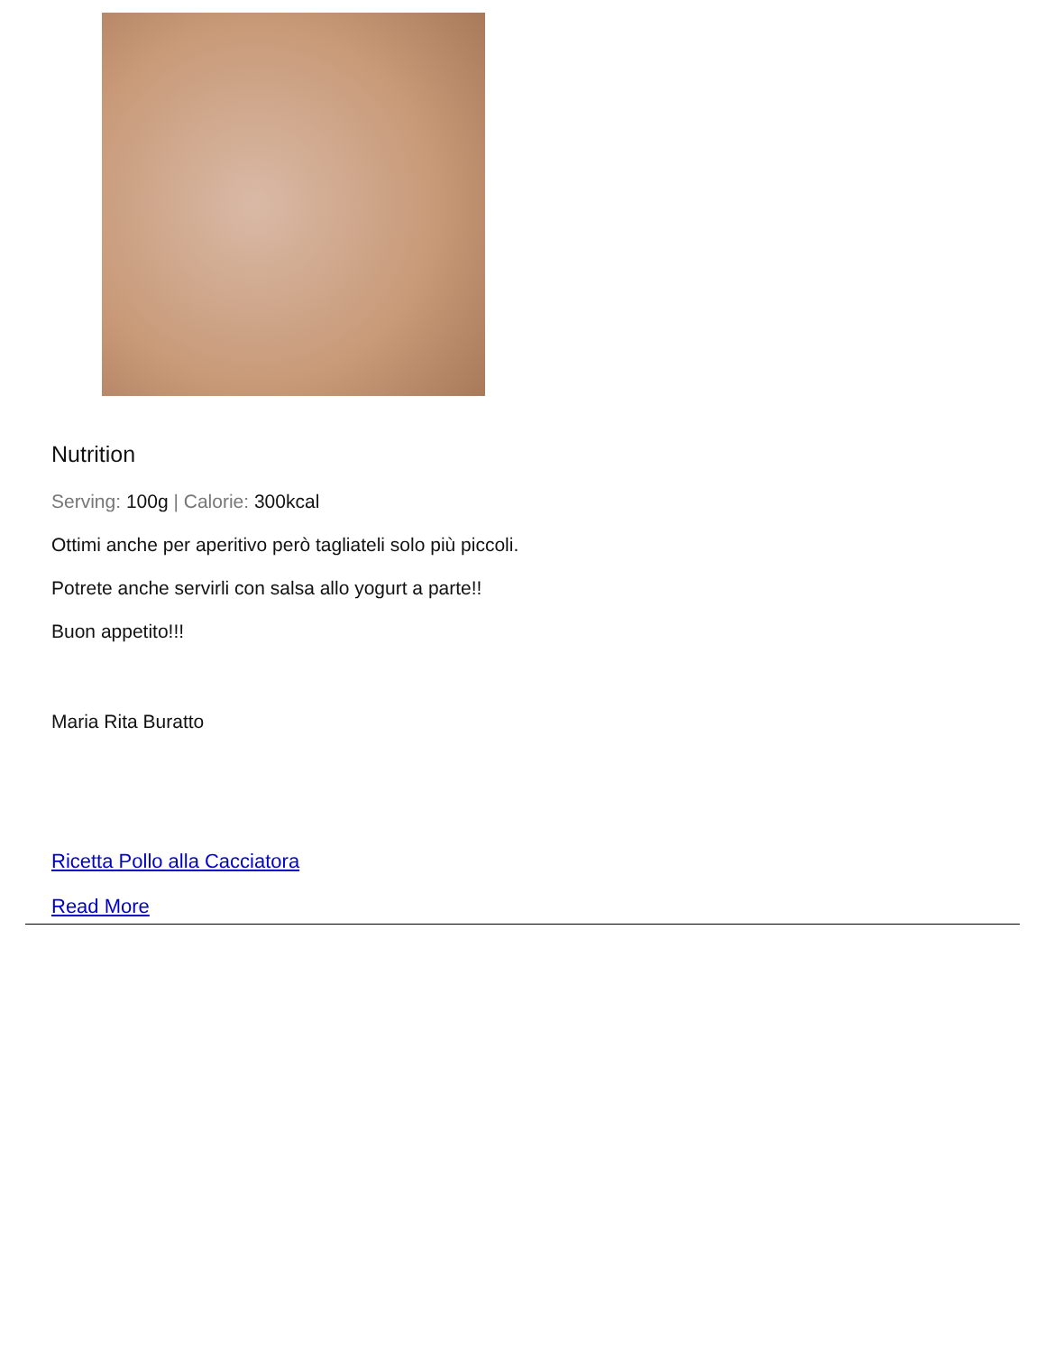Nutrition
Serving: 100g | Calorie: 300kcal
Ottimi anche per aperitivo però tagliateli solo più piccoli.
Potrete anche servirli con salsa allo yogurt a parte!!
Buon appetito!!!
Maria Rita Buratto
Ricetta Pollo alla Cacciatora
Read More